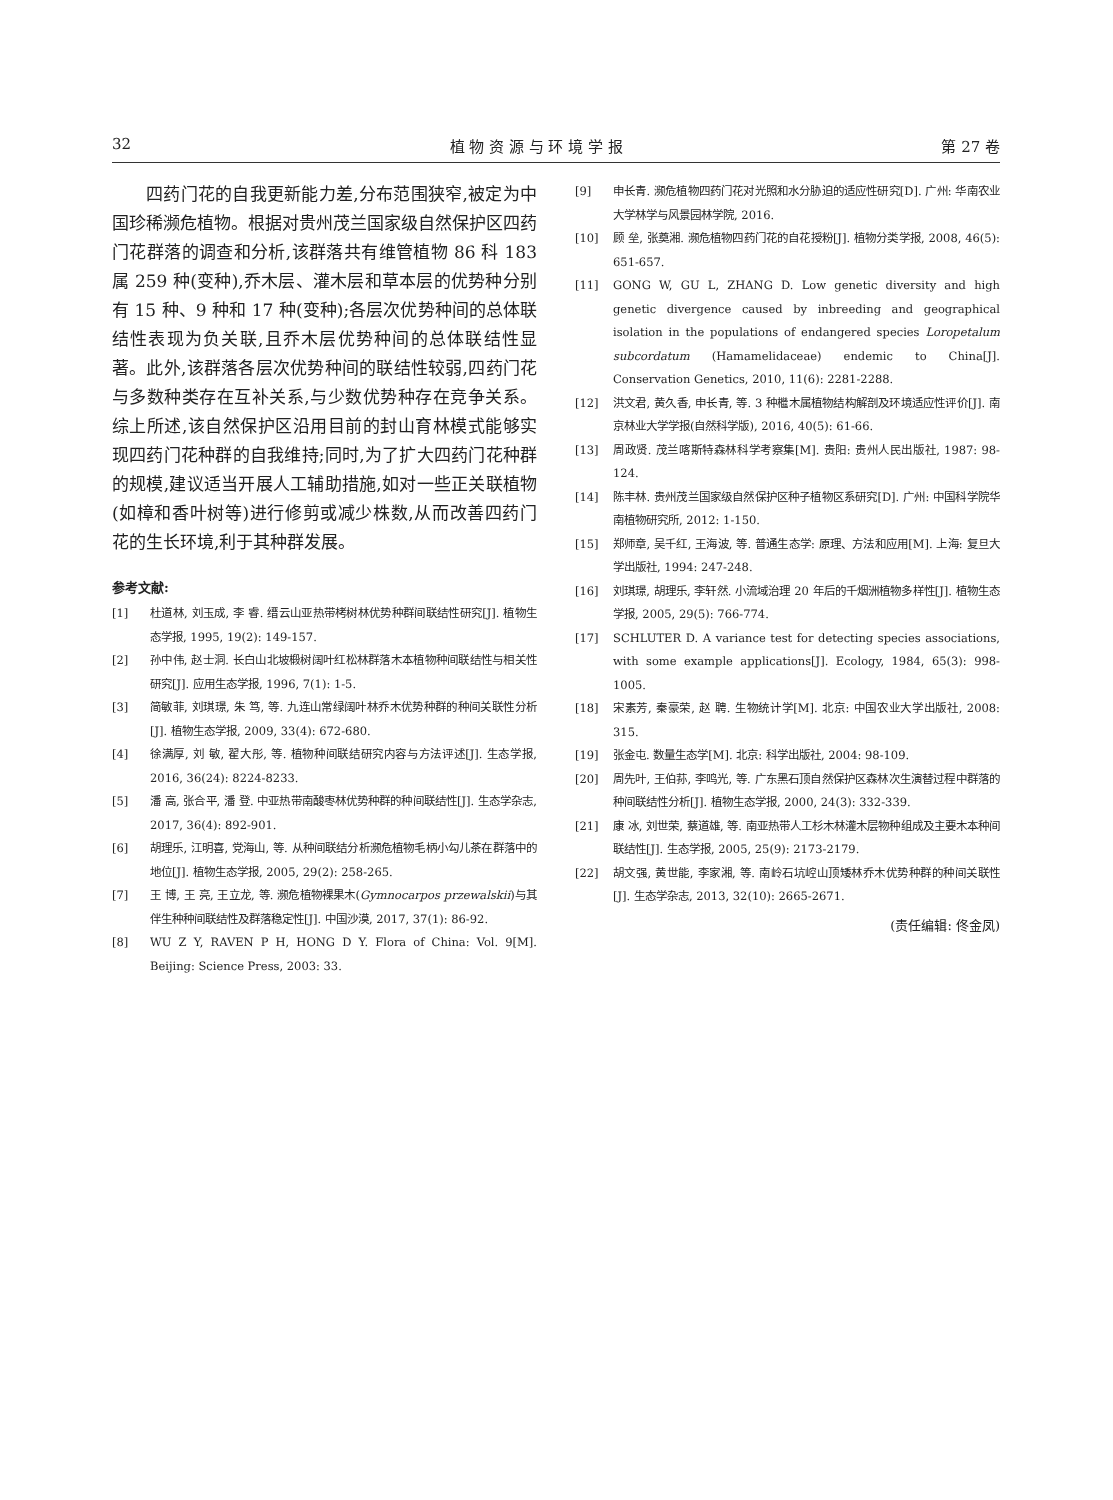32 植 物 资 源 与 环 境 学 报 第 27 卷
四药门花的自我更新能力差,分布范围狭窄,被定为中国珍稀濒危植物。根据对贵州茂兰国家级自然保护区四药门花群落的调查和分析,该群落共有维管植物 86 科 183 属 259 种(变种),乔木层、灌木层和草本层的优势种分别有 15 种、9 种和 17 种(变种);各层次优势种间的总体联结性表现为负关联,且乔木层优势种间的总体联结性显著。此外,该群落各层次优势种间的联结性较弱,四药门花与多数种类存在互补关系,与少数优势种存在竞争关系。综上所述,该自然保护区沿用目前的封山育林模式能够实现四药门花种群的自我维持;同时,为了扩大四药门花种群的规模,建议适当开展人工辅助措施,如对一些正关联植物(如樟和香叶树等)进行修剪或减少株数,从而改善四药门花的生长环境,利于其种群发展。
参考文献:
[1] 杜道林, 刘玉成, 李 睿. 缙云山亚热带栲树林优势种群间联结性研究[J]. 植物生态学报, 1995, 19(2): 149-157.
[2] 孙中伟, 赵士洞. 长白山北坡椴树阔叶红松林群落木本植物种间联结性与相关性研究[J]. 应用生态学报, 1996, 7(1): 1-5.
[3] 简敏菲, 刘琪璟, 朱 笃, 等. 九连山常绿阔叶林乔木优势种群的种间关联性分析[J]. 植物生态学报, 2009, 33(4): 672-680.
[4] 徐满厚, 刘 敏, 翟大彤, 等. 植物种间联结研究内容与方法评述[J]. 生态学报, 2016, 36(24): 8224-8233.
[5] 潘 高, 张合平, 潘 登. 中亚热带南酸枣林优势种群的种间联结性[J]. 生态学杂志, 2017, 36(4): 892-901.
[6] 胡理乐, 江明喜, 党海山, 等. 从种间联结分析濒危植物毛柄小勾儿茶在群落中的地位[J]. 植物生态学报, 2005, 29(2): 258-265.
[7] 王 博, 王 亮, 王立龙, 等. 濒危植物裸果木(Gymnocarpos przewalskii)与其伴生种种间联结性及群落稳定性[J]. 中国沙漠, 2017, 37(1): 86-92.
[8] WU Z Y, RAVEN P H, HONG D Y. Flora of China: Vol. 9[M]. Beijing: Science Press, 2003: 33.
[9] 申长青. 濒危植物四药门花对光照和水分胁迫的适应性研究[D]. 广州: 华南农业大学林学与风景园林学院, 2016.
[10] 顾 垒, 张奠湘. 濒危植物四药门花的自花授粉[J]. 植物分类学报, 2008, 46(5): 651-657.
[11] GONG W, GU L, ZHANG D. Low genetic diversity and high genetic divergence caused by inbreeding and geographical isolation in the populations of endangered species Loropetalum subcordatum (Hamamelidaceae) endemic to China[J]. Conservation Genetics, 2010, 11(6): 2281-2288.
[12] 洪文君, 黄久香, 申长青, 等. 3 种檵木属植物结构解剖及环境适应性评价[J]. 南京林业大学学报(自然科学版), 2016, 40(5): 61-66.
[13] 周政贤. 茂兰喀斯特森林科学考察集[M]. 贵阳: 贵州人民出版社, 1987: 98-124.
[14] 陈丰林. 贵州茂兰国家级自然保护区种子植物区系研究[D]. 广州: 中国科学院华南植物研究所, 2012: 1-150.
[15] 郑师章, 吴千红, 王海波, 等. 普通生态学: 原理、方法和应用[M]. 上海: 复旦大学出版社, 1994: 247-248.
[16] 刘琪璟, 胡理乐, 李轩然. 小流域治理 20 年后的千烟洲植物多样性[J]. 植物生态学报, 2005, 29(5): 766-774.
[17] SCHLUTER D. A variance test for detecting species associations, with some example applications[J]. Ecology, 1984, 65(3): 998-1005.
[18] 宋素芳, 秦豪荣, 赵 聘. 生物统计学[M]. 北京: 中国农业大学出版社, 2008: 315.
[19] 张金屯. 数量生态学[M]. 北京: 科学出版社, 2004: 98-109.
[20] 周先叶, 王伯荪, 李鸣光, 等. 广东黑石顶自然保护区森林次生演替过程中群落的种间联结性分析[J]. 植物生态学报, 2000, 24(3): 332-339.
[21] 康 冰, 刘世荣, 蔡道雄, 等. 南亚热带人工杉木林灌木层物种组成及主要木本种间联结性[J]. 生态学报, 2005, 25(9): 2173-2179.
[22] 胡文强, 黄世能, 李家湘, 等. 南岭石坑崆山顶矮林乔木优势种群的种间关联性[J]. 生态学杂志, 2013, 32(10): 2665-2671.
(责任编辑: 佟金凤)